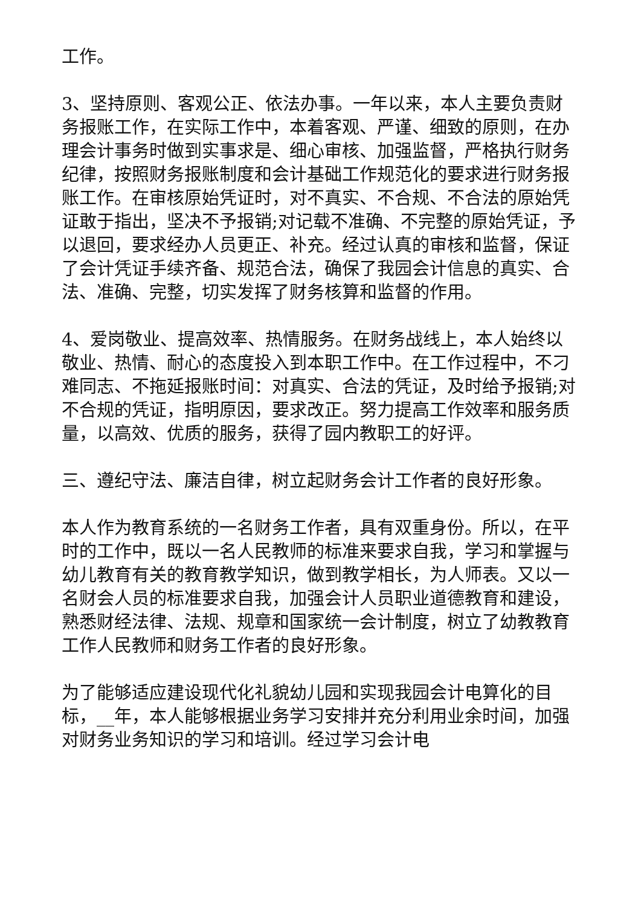工作。
3、坚持原则、客观公正、依法办事。一年以来，本人主要负责财务报账工作，在实际工作中，本着客观、严谨、细致的原则，在办理会计事务时做到实事求是、细心审核、加强监督，严格执行财务纪律，按照财务报账制度和会计基础工作规范化的要求进行财务报账工作。在审核原始凭证时，对不真实、不合规、不合法的原始凭证敢于指出，坚决不予报销;对记载不准确、不完整的原始凭证，予以退回，要求经办人员更正、补充。经过认真的审核和监督，保证了会计凭证手续齐备、规范合法，确保了我园会计信息的真实、合法、准确、完整，切实发挥了财务核算和监督的作用。
4、爱岗敬业、提高效率、热情服务。在财务战线上，本人始终以敬业、热情、耐心的态度投入到本职工作中。在工作过程中，不刁难同志、不拖延报账时间：对真实、合法的凭证，及时给予报销;对不合规的凭证，指明原因，要求改正。努力提高工作效率和服务质量，以高效、优质的服务，获得了园内教职工的好评。
三、遵纪守法、廉洁自律，树立起财务会计工作者的良好形象。
本人作为教育系统的一名财务工作者，具有双重身份。所以，在平时的工作中，既以一名人民教师的标准来要求自我，学习和掌握与幼儿教育有关的教育教学知识，做到教学相长，为人师表。又以一名财会人员的标准要求自我，加强会计人员职业道德教育和建设，熟悉财经法律、法规、规章和国家统一会计制度，树立了幼教教育工作人民教师和财务工作者的良好形象。
为了能够适应建设现代化礼貌幼儿园和实现我园会计电算化的目标，__年，本人能够根据业务学习安排并充分利用业余时间，加强对财务业务知识的学习和培训。经过学习会计电